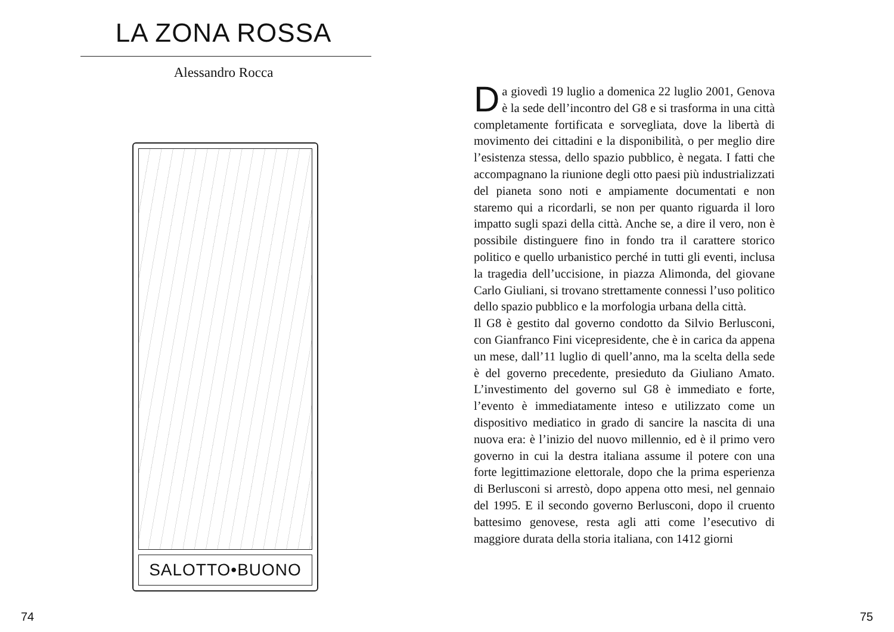LA ZONA ROSSA
Alessandro Rocca
SALOTTO•BUONO
74
Da giovedì 19 luglio a domenica 22 luglio 2001, Genova è la sede dell’incontro del G8 e si trasforma in una città completamente fortificata e sorvegliata, dove la libertà di movimento dei cittadini e la disponibilità, o per meglio dire l’esistenza stessa, dello spazio pubblico, è negata. I fatti che accompagnano la riunione degli otto paesi più industrializzati del pianeta sono noti e ampiamente documentati e non staremo qui a ricordarli, se non per quanto riguarda il loro impatto sugli spazi della città. Anche se, a dire il vero, non è possibile distinguere fino in fondo tra il carattere storico politico e quello urbanistico perché in tutti gli eventi, inclusa la tragedia dell’uccisione, in piazza Alimonda, del giovane Carlo Giuliani, si trovano strettamente connessi l’uso politico dello spazio pubblico e la morfologia urbana della città.
Il G8 è gestito dal governo condotto da Silvio Berlusconi, con Gianfranco Fini vicepresidente, che è in carica da appena un mese, dall’11 luglio di quell’anno, ma la scelta della sede è del governo precedente, presieduto da Giuliano Amato. L’investimento del governo sul G8 è immediato e forte, l’evento è immediatamente inteso e utilizzato come un dispositivo mediatico in grado di sancire la nascita di una nuova era: è l’inizio del nuovo millennio, ed è il primo vero governo in cui la destra italiana assume il potere con una forte legittimazione elettorale, dopo che la prima esperienza di Berlusconi si arrestò, dopo appena otto mesi, nel gennaio del 1995. E il secondo governo Berlusconi, dopo il cruento battesimo genovese, resta agli atti come l’esecutivo di maggiore durata della storia italiana, con 1412 giorni
75